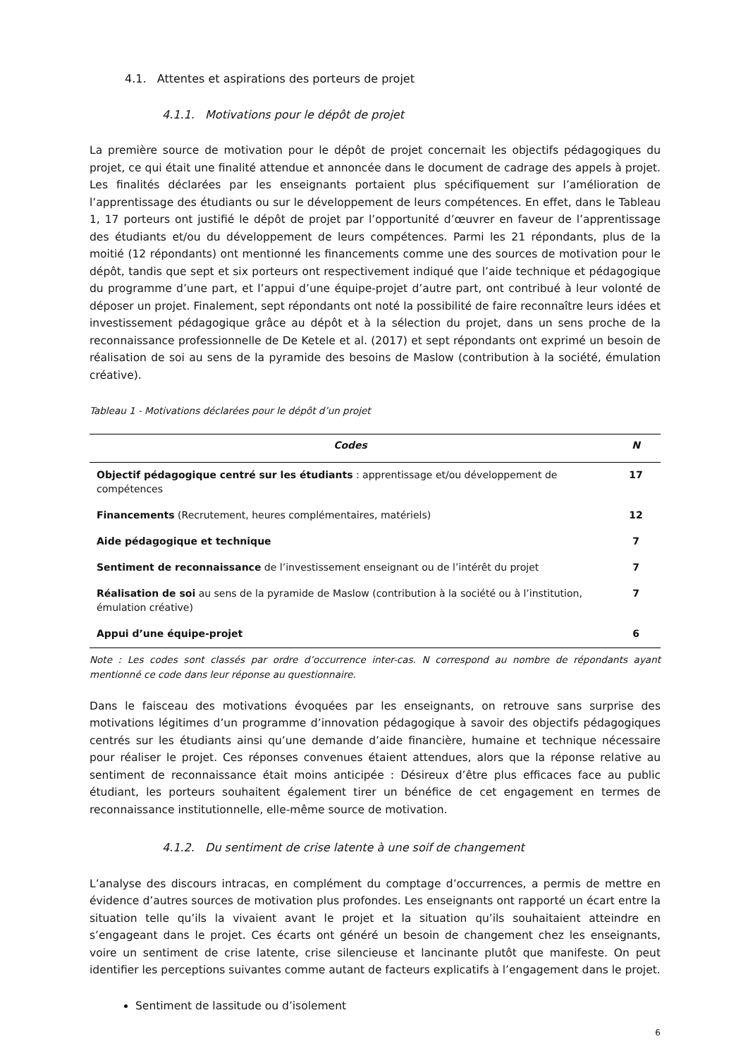4.1. Attentes et aspirations des porteurs de projet
4.1.1. Motivations pour le dépôt de projet
La première source de motivation pour le dépôt de projet concernait les objectifs pédagogiques du projet, ce qui était une finalité attendue et annoncée dans le document de cadrage des appels à projet. Les finalités déclarées par les enseignants portaient plus spécifiquement sur l’amélioration de l’apprentissage des étudiants ou sur le développement de leurs compétences. En effet, dans le Tableau 1, 17 porteurs ont justifié le dépôt de projet par l’opportunité d’œuvrer en faveur de l’apprentissage des étudiants et/ou du développement de leurs compétences. Parmi les 21 répondants, plus de la moitié (12 répondants) ont mentionné les financements comme une des sources de motivation pour le dépôt, tandis que sept et six porteurs ont respectivement indiqué que l’aide technique et pédagogique du programme d’une part, et l’appui d’une équipe-projet d’autre part, ont contribué à leur volonté de déposer un projet. Finalement, sept répondants ont noté la possibilité de faire reconnaître leurs idées et investissement pédagogique grâce au dépôt et à la sélection du projet, dans un sens proche de la reconnaissance professionnelle de De Ketele et al. (2017) et sept répondants ont exprimé un besoin de réalisation de soi au sens de la pyramide des besoins de Maslow (contribution à la société, émulation créative).
Tableau 1 - Motivations déclarées pour le dépôt d’un projet
| Codes | N |
| --- | --- |
| Objectif pédagogique centré sur les étudiants : apprentissage et/ou développement de compétences | 17 |
| Financements (Recrutement, heures complémentaires, matériels) | 12 |
| Aide pédagogique et technique | 7 |
| Sentiment de reconnaissance de l’investissement enseignant ou de l’intérêt du projet | 7 |
| Réalisation de soi au sens de la pyramide de Maslow (contribution à la société ou à l’institution, émulation créative) | 7 |
| Appui d’une équipe-projet | 6 |
Note : Les codes sont classés par ordre d’occurrence inter-cas. N correspond au nombre de répondants ayant mentionné ce code dans leur réponse au questionnaire.
Dans le faisceau des motivations évoquées par les enseignants, on retrouve sans surprise des motivations légitimes d’un programme d’innovation pédagogique à savoir des objectifs pédagogiques centrés sur les étudiants ainsi qu’une demande d’aide financière, humaine et technique nécessaire pour réaliser le projet. Ces réponses convenues étaient attendues, alors que la réponse relative au sentiment de reconnaissance était moins anticipée : Désireux d’être plus efficaces face au public étudiant, les porteurs souhaitent également tirer un bénéfice de cet engagement en termes de reconnaissance institutionnelle, elle-même source de motivation.
4.1.2. Du sentiment de crise latente à une soif de changement
L’analyse des discours intracas, en complément du comptage d’occurrences, a permis de mettre en évidence d’autres sources de motivation plus profondes. Les enseignants ont rapporté un écart entre la situation telle qu’ils la vivaient avant le projet et la situation qu’ils souhaitaient atteindre en s’engageant dans le projet. Ces écarts ont généré un besoin de changement chez les enseignants, voire un sentiment de crise latente, crise silencieuse et lancinante plutôt que manifeste. On peut identifier les perceptions suivantes comme autant de facteurs explicatifs à l’engagement dans le projet.
Sentiment de lassitude ou d’isolement
6